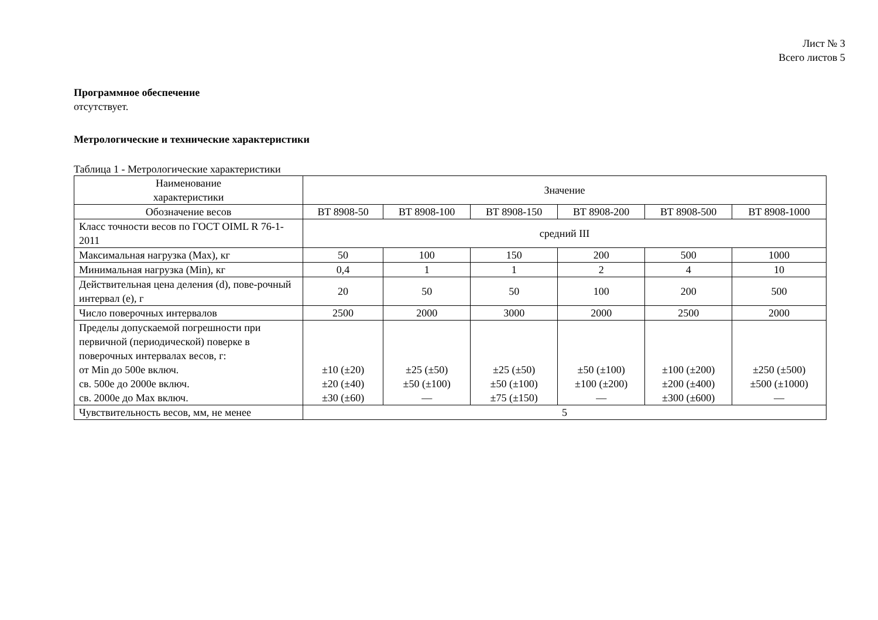Лист № 3
Всего листов 5
Программное обеспечение
отсутствует.
Метрологические и технические характеристики
Таблица 1 - Метрологические характеристики
| Наименование характеристики | Значение | | | | | |
| Обозначение весов | ВТ 8908-50 | ВТ 8908-100 | ВТ 8908-150 | ВТ 8908-200 | ВТ 8908-500 | ВТ 8908-1000 |
| Класс точности весов по ГОСТ OIML R 76-1-2011 | средний III | | | | | |
| Максимальная нагрузка (Max), кг | 50 | 100 | 150 | 200 | 500 | 1000 |
| Минимальная нагрузка (Min), кг | 0,4 | 1 | 1 | 2 | 4 | 10 |
| Действительная цена деления (d), пове-рочный интервал (е), г | 20 | 50 | 50 | 100 | 200 | 500 |
| Число поверочных интервалов | 2500 | 2000 | 3000 | 2000 | 2500 | 2000 |
| Пределы допускаемой погрешности при первичной (периодической) поверке в поверочных интервалах весов, г: от Min до 500е включ. св. 500е до 2000е включ. св. 2000е до Max включ. | ±10 (±20) ±20 (±40) ±30 (±60) | ±25 (±50) ±50 (±100) — | ±25 (±50) ±50 (±100) ±75 (±150) | ±50 (±100) ±100 (±200) — | ±100 (±200) ±200 (±400) ±300 (±600) | ±250 (±500) ±500 (±1000) — |
| Чувствительность весов, мм, не менее | 5 | | | | | |